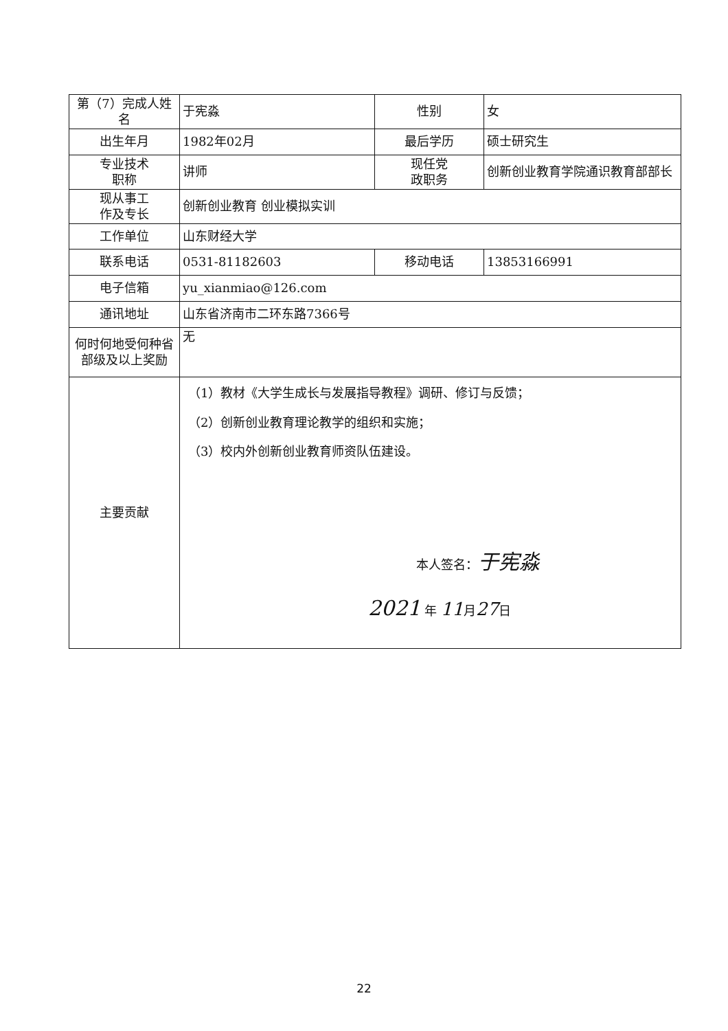| 第（7）完成人姓名 | 于宪淼 | 性别 | 女 |
| 出生年月 | 1982年02月 | 最后学历 | 硕士研究生 |
| 专业技术 职称 | 讲师 | 现任党 政职务 | 创新创业教育学院通识教育部部长 |
| 现从事工 作及专长 | 创新创业教育 创业模拟实训 | | |
| 工作单位 | 山东财经大学 | | |
| 联系电话 | 0531-81182603 | 移动电话 | 13853166991 |
| 电子信箱 | yu_xianmiao@126.com | | |
| 通讯地址 | 山东省济南市二环东路7366号 | | |
| 何时何地受何种省部级及以上奖励 | 无 | | |
| 主要贡献 | （1）教材《大学生成长与发展指导教程》调研、修订与反馈； （2）创新创业教育理论教学的组织和实施； （3）校内外创新创业教育师资队伍建设。 本人签名： 于宪淼 2021 年 11 月 27 日 | | |
22